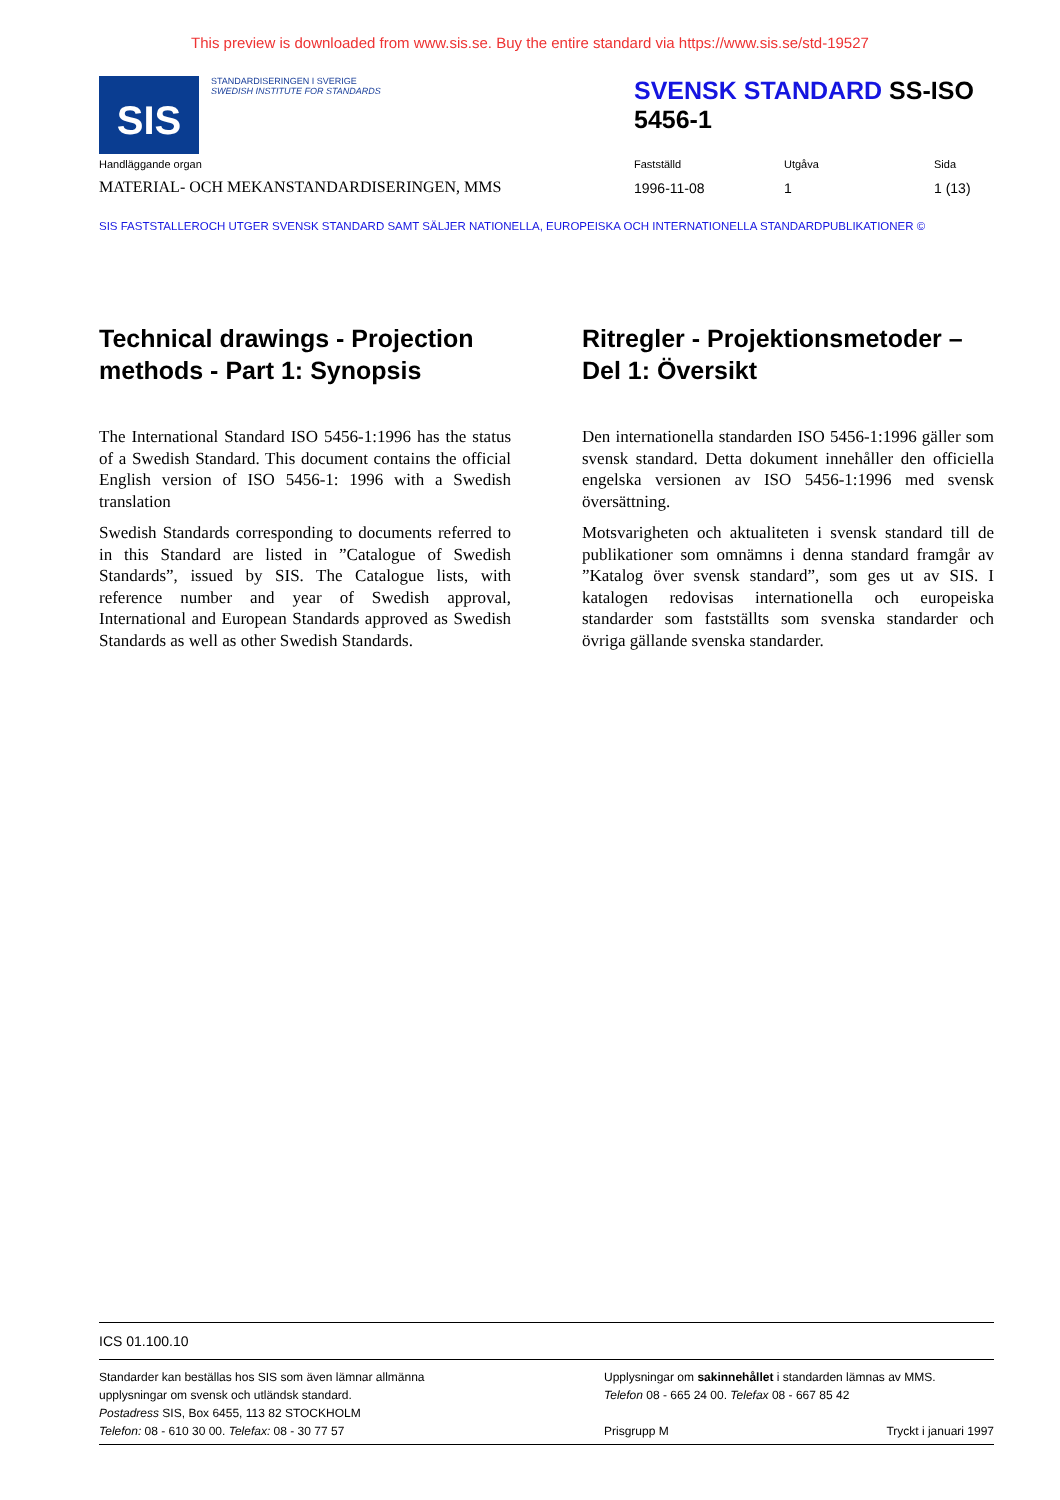This preview is downloaded from www.sis.se. Buy the entire standard via https://www.sis.se/std-19527
SIS
STANDARDISERINGEN I SVERIGE
SWEDISH INSTITUTE FOR STANDARDS
SVENSK STANDARD SS-ISO 5456-1
Handläggande organ
MATERIAL- OCH MEKANSTANDARDISERINGEN, MMS
Fastställd
1996-11-08
Utgåva
1
Sida
1 (13)
SIS FASTSTALLEROCH UTGER SVENSK STANDARD SAMT SÄLJER NATIONELLA, EUROPEISKA OCH INTERNATIONELLA STANDARDPUBLIKATIONER ©
Technical drawings - Projection methods - Part 1: Synopsis
The International Standard ISO 5456-1:1996 has the status of a Swedish Standard. This document contains the official English version of ISO 5456-1: 1996 with a Swedish translation
Swedish Standards corresponding to documents referred to in this Standard are listed in ”Catalogue of Swedish Standards”, issued by SIS. The Catalogue lists, with reference number and year of Swedish approval, International and European Standards approved as Swedish Standards as well as other Swedish Standards.
Ritregler - Projektionsmetoder – Del 1: Översikt
Den internationella standarden ISO 5456-1:1996 gäller som svensk standard. Detta dokument innehåller den officiella engelska versionen av ISO 5456-1:1996 med svensk översättning.
Motsvarigheten och aktualiteten i svensk standard till de publikationer som omnämns i denna standard framgår av ”Katalog över svensk standard”, som ges ut av SIS. I katalogen redovisas internationella och europeiska standarder som fastställts som svenska standarder och övriga gällande svenska standarder.
ICS 01.100.10
Standarder kan beställas hos SIS som även lämnar allmänna upplysningar om svensk och utländsk standard.
Postadress SIS, Box 6455, 113 82 STOCKHOLM
Telefon: 08 - 610 30 00. Telefax: 08 - 30 77 57
Upplysningar om sakinnehållet i standarden lämnas av MMS.
Telefon 08 - 665 24 00. Telefax 08 - 667 85 42
Prisgrupp M Tryckt i januari 1997